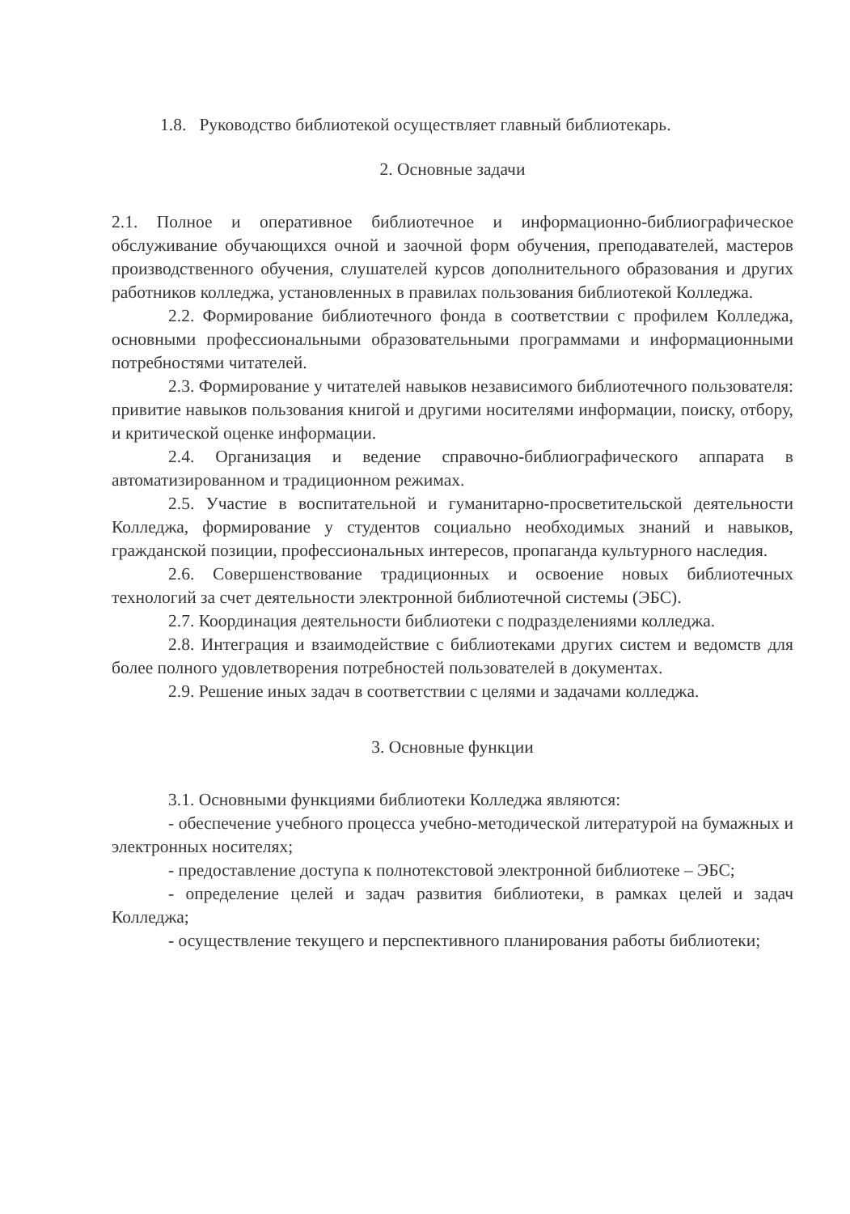1.8. Руководство библиотекой осуществляет главный библиотекарь.
2. Основные задачи
2.1. Полное и оперативное библиотечное и информационно-библиографическое обслуживание обучающихся очной и заочной форм обучения, преподавателей, мастеров производственного обучения, слушателей курсов дополнительного образования и других работников колледжа, установленных в правилах пользования библиотекой Колледжа.
2.2. Формирование библиотечного фонда в соответствии с профилем Колледжа, основными профессиональными образовательными программами и информационными потребностями читателей.
2.3. Формирование у читателей навыков независимого библиотечного пользователя: привитие навыков пользования книгой и другими носителями информации, поиску, отбору, и критической оценке информации.
2.4. Организация и ведение справочно-библиографического аппарата в автоматизированном и традиционном режимах.
2.5. Участие в воспитательной и гуманитарно-просветительской деятельности Колледжа, формирование у студентов социально необходимых знаний и навыков, гражданской позиции, профессиональных интересов, пропаганда культурного наследия.
2.6. Совершенствование традиционных и освоение новых библиотечных технологий за счет деятельности электронной библиотечной системы (ЭБС).
2.7. Координация деятельности библиотеки с подразделениями колледжа.
2.8. Интеграция и взаимодействие с библиотеками других систем и ведомств для более полного удовлетворения потребностей пользователей в документах.
2.9. Решение иных задач в соответствии с целями и задачами колледжа.
3. Основные функции
3.1. Основными функциями библиотеки Колледжа являются:
- обеспечение учебного процесса учебно-методической литературой на бумажных и электронных носителях;
- предоставление доступа к полнотекстовой электронной библиотеке – ЭБС;
- определение целей и задач развития библиотеки, в рамках целей и задач Колледжа;
- осуществление текущего и перспективного планирования работы библиотеки;